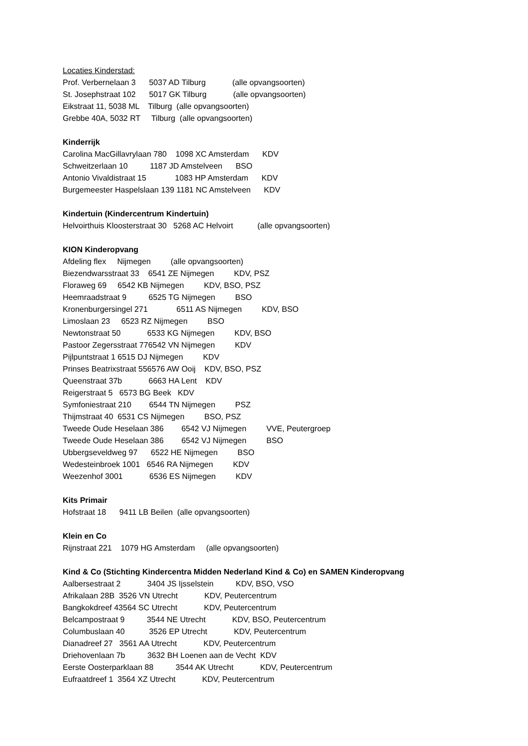Locaties Kinderstad:
Prof. Verbernelaan 3 5037 AD Tilburg (alle opvangsoorten)
St. Josephstraat 102 5017 GK Tilburg (alle opvangsoorten)
Eikstraat 11, 5038 ML Tilburg (alle opvangsoorten)
Grebbe 40A, 5032 RT Tilburg (alle opvangsoorten)
Kinderrijk
Carolina MacGillavrylaan 780 1098 XC Amsterdam KDV
Schweitzerlaan 10 1187 JD Amstelveen BSO
Antonio Vivaldistraat 15 1083 HP Amsterdam KDV
Burgemeester Haspelslaan 139 1181 NC Amstelveen KDV
Kindertuin (Kindercentrum Kindertuin)
Helvoirthuis Kloosterstraat 30 5268 AC Helvoirt (alle opvangsoorten)
KION Kinderopvang
Afdeling flex Nijmegen (alle opvangsoorten)
Biezendwarsstraat 33 6541 ZE Nijmegen KDV, PSZ
Floraweg 69 6542 KB Nijmegen KDV, BSO, PSZ
Heemraadstraat 9 6525 TG Nijmegen BSO
Kronenburgersingel 271 6511 AS Nijmegen KDV, BSO
Limoslaan 23 6523 RZ Nijmegen BSO
Newtonstraat 50 6533 KG Nijmegen KDV, BSO
Pastoor Zegersstraat 776542 VN Nijmegen KDV
Pijlpuntstraat 1 6515 DJ Nijmegen KDV
Prinses Beatrixstraat 556576 AW Ooij KDV, BSO, PSZ
Queenstraat 37b 6663 HA Lent KDV
Reigerstraat 5 6573 BG Beek KDV
Symfoniestraat 210 6544 TN Nijmegen PSZ
Thijmstraat 40 6531 CS Nijmegen BSO, PSZ
Tweede Oude Heselaan 386 6542 VJ Nijmegen VVE, Peutergroep
Tweede Oude Heselaan 386 6542 VJ Nijmegen BSO
Ubbergseveldweg 97 6522 HE Nijmegen BSO
Wedesteinbroek 1001 6546 RA Nijmegen KDV
Weezenhof 3001 6536 ES Nijmegen KDV
Kits Primair
Hofstraat 18 9411 LB Beilen (alle opvangsoorten)
Klein en Co
Rijnstraat 221 1079 HG Amsterdam (alle opvangsoorten)
Kind & Co (Stichting Kindercentra Midden Nederland Kind & Co) en SAMEN Kinderopvang
Aalbersestraat 2 3404 JS Ijsselstein KDV, BSO, VSO
Afrikalaan 28B 3526 VN Utrecht KDV, Peutercentrum
Bangkokdreef 43564 SC Utrecht KDV, Peutercentrum
Belcampostraat 9 3544 NE Utrecht KDV, BSO, Peutercentrum
Columbuslaan 40 3526 EP Utrecht KDV, Peutercentrum
Dianadreef 27 3561 AA Utrecht KDV, Peutercentrum
Driehovenlaan 7b 3632 BH Loenen aan de Vecht KDV
Eerste Oosterparklaan 88 3544 AK Utrecht KDV, Peutercentrum
Eufraatdreef 1 3564 XZ Utrecht KDV, Peutercentrum